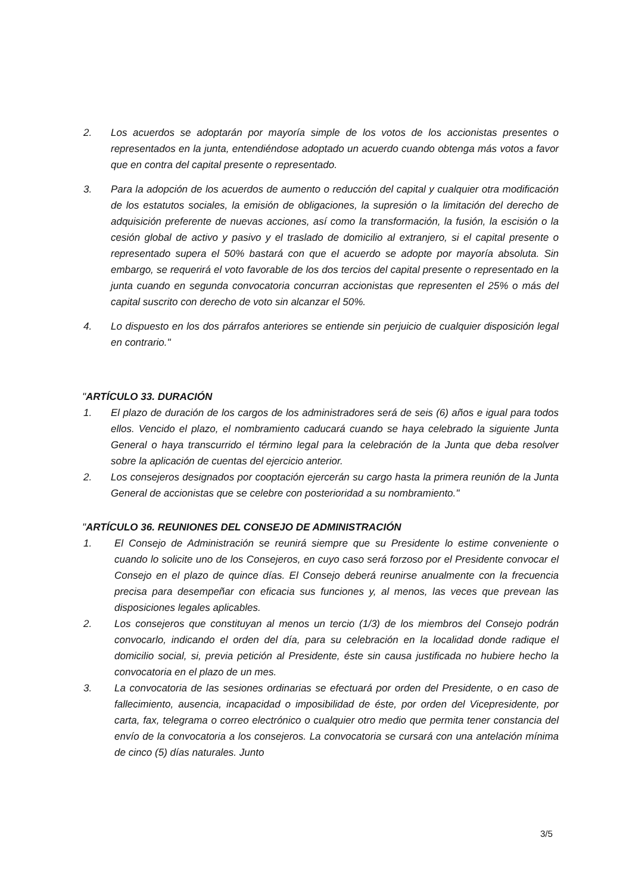2. Los acuerdos se adoptarán por mayoría simple de los votos de los accionistas presentes o representados en la junta, entendiéndose adoptado un acuerdo cuando obtenga más votos a favor que en contra del capital presente o representado.
3. Para la adopción de los acuerdos de aumento o reducción del capital y cualquier otra modificación de los estatutos sociales, la emisión de obligaciones, la supresión o la limitación del derecho de adquisición preferente de nuevas acciones, así como la transformación, la fusión, la escisión o la cesión global de activo y pasivo y el traslado de domicilio al extranjero, si el capital presente o representado supera el 50% bastará con que el acuerdo se adopte por mayoría absoluta. Sin embargo, se requerirá el voto favorable de los dos tercios del capital presente o representado en la junta cuando en segunda convocatoria concurran accionistas que representen el 25% o más del capital suscrito con derecho de voto sin alcanzar el 50%.
4. Lo dispuesto en los dos párrafos anteriores se entiende sin perjuicio de cualquier disposición legal en contrario."
"ARTÍCULO 33. DURACIÓN
1. El plazo de duración de los cargos de los administradores será de seis (6) años e igual para todos ellos. Vencido el plazo, el nombramiento caducará cuando se haya celebrado la siguiente Junta General o haya transcurrido el término legal para la celebración de la Junta que deba resolver sobre la aplicación de cuentas del ejercicio anterior.
2. Los consejeros designados por cooptación ejercerán su cargo hasta la primera reunión de la Junta General de accionistas que se celebre con posterioridad a su nombramiento."
"ARTÍCULO 36. REUNIONES DEL CONSEJO DE ADMINISTRACIÓN
1. El Consejo de Administración se reunirá siempre que su Presidente lo estime conveniente o cuando lo solicite uno de los Consejeros, en cuyo caso será forzoso por el Presidente convocar el Consejo en el plazo de quince días. El Consejo deberá reunirse anualmente con la frecuencia precisa para desempeñar con eficacia sus funciones y, al menos, las veces que prevean las disposiciones legales aplicables.
2. Los consejeros que constituyan al menos un tercio (1/3) de los miembros del Consejo podrán convocarlo, indicando el orden del día, para su celebración en la localidad donde radique el domicilio social, si, previa petición al Presidente, éste sin causa justificada no hubiere hecho la convocatoria en el plazo de un mes.
3. La convocatoria de las sesiones ordinarias se efectuará por orden del Presidente, o en caso de fallecimiento, ausencia, incapacidad o imposibilidad de éste, por orden del Vicepresidente, por carta, fax, telegrama o correo electrónico o cualquier otro medio que permita tener constancia del envío de la convocatoria a los consejeros. La convocatoria se cursará con una antelación mínima de cinco (5) días naturales. Junto
3/5